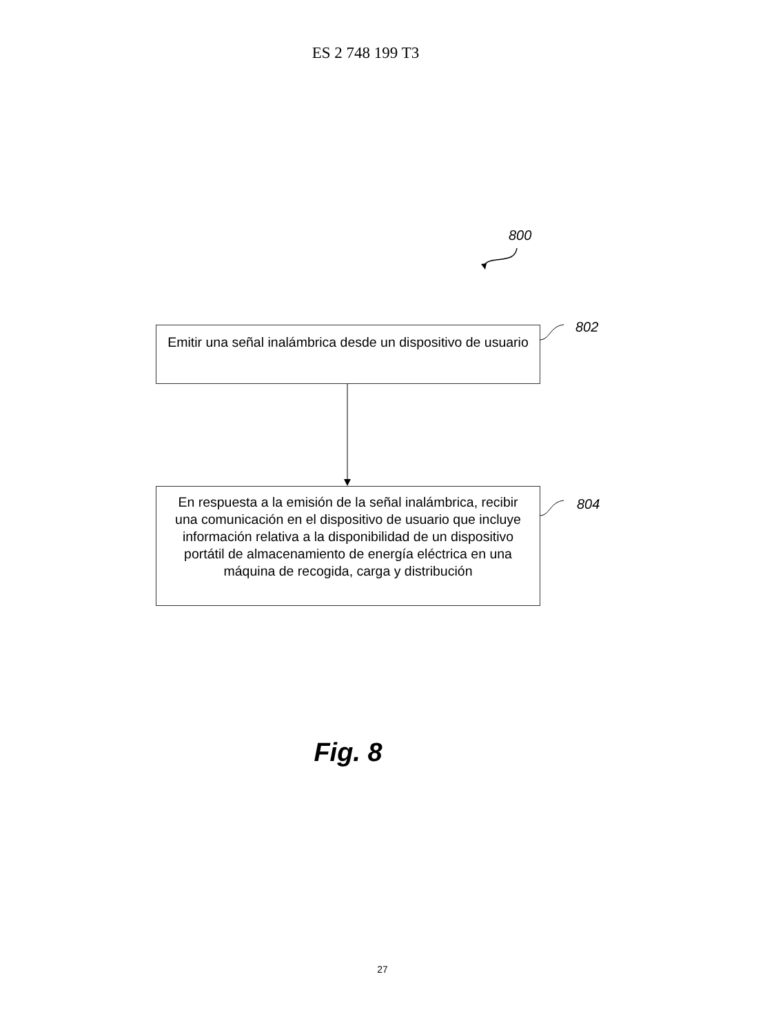ES 2 748 199 T3
800
802
Emitir una señal inalámbrica desde un dispositivo de usuario
804
En respuesta a la emisión de la señal inalámbrica, recibir una comunicación en el dispositivo de usuario que incluye información relativa a la disponibilidad de un dispositivo portátil de almacenamiento de energía eléctrica en una máquina de recogida, carga y distribución
Fig. 8
27